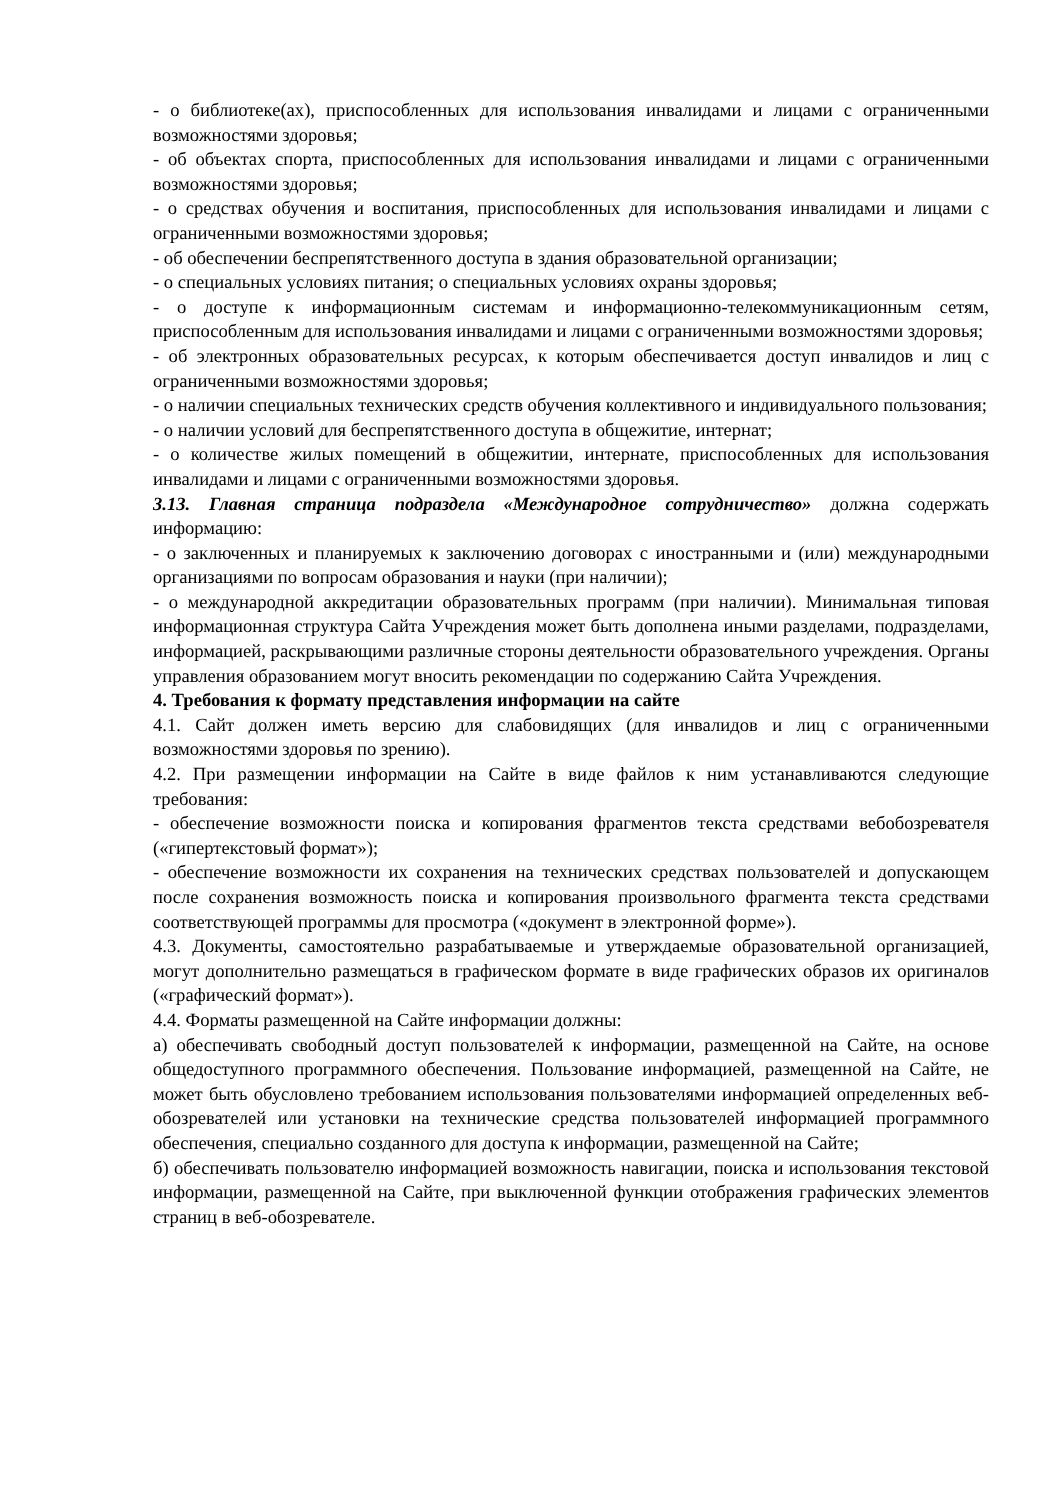- о библиотеке(ах), приспособленных для использования инвалидами и лицами с ограниченными возможностями здоровья;
- об объектах спорта, приспособленных для использования инвалидами и лицами с ограниченными возможностями здоровья;
- о средствах обучения и воспитания, приспособленных для использования инвалидами и лицами с ограниченными возможностями здоровья;
- об обеспечении беспрепятственного доступа в здания образовательной организации;
- о специальных условиях питания; о специальных условиях охраны здоровья;
- о доступе к информационным системам и информационно-телекоммуникационным сетям, приспособленным для использования инвалидами и лицами с ограниченными возможностями здоровья;
- об электронных образовательных ресурсах, к которым обеспечивается доступ инвалидов и лиц с ограниченными возможностями здоровья;
- о наличии специальных технических средств обучения коллективного и индивидуального пользования;
- о наличии условий для беспрепятственного доступа в общежитие, интернат;
- о количестве жилых помещений в общежитии, интернате, приспособленных для использования инвалидами и лицами с ограниченными возможностями здоровья.
3.13. Главная страница подраздела «Международное сотрудничество» должна содержать информацию:
- о заключенных и планируемых к заключению договорах с иностранными и (или) международными организациями по вопросам образования и науки (при наличии);
- о международной аккредитации образовательных программ (при наличии). Минимальная типовая информационная структура Сайта Учреждения может быть дополнена иными разделами, подразделами, информацией, раскрывающими различные стороны деятельности образовательного учреждения. Органы управления образованием могут вносить рекомендации по содержанию Сайта Учреждения.
4. Требования к формату представления информации на сайте
4.1. Сайт должен иметь версию для слабовидящих (для инвалидов и лиц с ограниченными возможностями здоровья по зрению).
4.2. При размещении информации на Сайте в виде файлов к ним устанавливаются следующие требования:
- обеспечение возможности поиска и копирования фрагментов текста средствами вебобозревателя («гипертекстовый формат»);
- обеспечение возможности их сохранения на технических средствах пользователей и допускающем после сохранения возможность поиска и копирования произвольного фрагмента текста средствами соответствующей программы для просмотра («документ в электронной форме»).
4.3. Документы, самостоятельно разрабатываемые и утверждаемые образовательной организацией, могут дополнительно размещаться в графическом формате в виде графических образов их оригиналов («графический формат»).
4.4. Форматы размещенной на Сайте информации должны:
а) обеспечивать свободный доступ пользователей к информации, размещенной на Сайте, на основе общедоступного программного обеспечения. Пользование информацией, размещенной на Сайте, не может быть обусловлено требованием использования пользователями информацией определенных веб-обозревателей или установки на технические средства пользователей информацией программного обеспечения, специально созданного для доступа к информации, размещенной на Сайте;
б) обеспечивать пользователю информацией возможность навигации, поиска и использования текстовой информации, размещенной на Сайте, при выключенной функции отображения графических элементов страниц в веб-обозревателе.